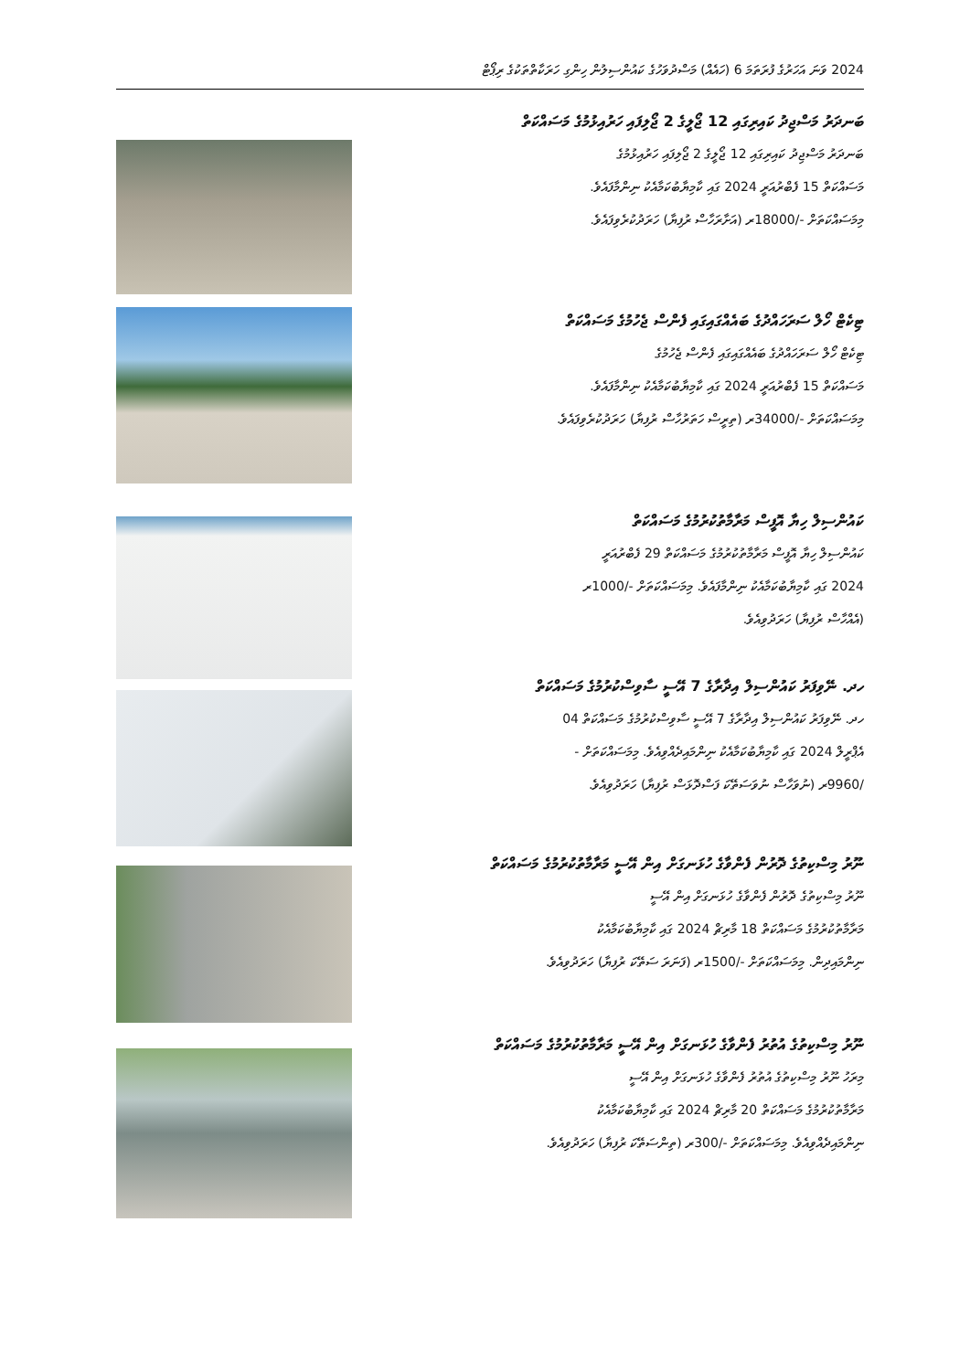2024 ވަނަ އަހަރުގެ ފުރަތަމަ 6 (ހައެއް) މަސްދުވަހުގެ ކައުންސިލުން ހިންގި ހަރަކާތްތަކުގެ ރިޕޯޓް
ބަނދަރު މަސްޖިދު ކައިރިގައި 12 ޖޯލީގެ 2 ޖޯލިފައި ހަރުއިޅުމުގެ މަސައްކަތް
ބަނދަރު މަސްޖިދު ކައިރިގައި 12 ޖޯލީގެ 2 ޖޯލިފައި ހަރުއިޅުމުގެ
މަސައްކަތް 15 ފެބްރުއަރީ 2024 ގައި ކާމިޔާބުކަމާއެކު ނިންމާފައެވެ.
މިމަސައްކަތަށް -/18000ރ (އަށާރަހާސް ރުފިޔާ) ހަރަދުކުރެވިފައެވެ.
ޓިކެޓް ހޯލް ސަރަހައްދުގެ ބައެއްގައިގައި ފެންސް ޖެހުމުގެ މަސައްކަތް
ޓިކެޓް ހޯލް ސަރަހައްދުގެ ބައެއްގައިގައި ފެންސް ޖެހުމުގެ
މަސައްކަތް 15 ފެބްރުއަރީ 2024 ގައި ކާމިޔާބުކަމާއެކު ނިންމާފައެވެ.
މިމަސައްކަތަށް -/34000ރ (ތިރީސް ހަތަރުހާސް ރުފިޔާ) ހަރަދުކުރެވިފައެވެ.
ކައުންސިލް ހިޔާ އޮފީސް މަރާމާތުކުރުމުގެ މަސައްކަތް
ކައުންސިލް ހިޔާ އޮފީސް މަރާމާތުކުރުމުގެ މަސައްކަތް 29 ފެބްރުއަރީ
2024 ގައި ކާމިޔާބުކަމާއެކު ނިންމާފައެވެ. މިމަސައްކަތަށް -/1000ރ
(އެއްހާސް ރުފިޔާ) ހަރަދުވިއެވެ.
ހދ. ނޭވިފަރު ކައުންސިލް އިދާރާގެ 7 އޭސީ ސާވިސްކުރުމުގެ މަސައްކަތް
ހދ. ނޭވިފަރު ކައުންސިލް އިދާރާގެ 7 އޭސީ ސާވިސްކުރުމުގެ މަސައްކަތް 04
އެޕްރީލް 2024 ގައި ކާމިޔާބުކަމާއެކު ނިންމައިދެއްވިއެވެ. މިމަސައްކަތަށް -
/9960ރ (ނުވަހާސް ނުވަސަތޭކަ ފަސްދޮޅަސް ރުފިޔާ) ހަރަދުވިއެވެ.
ނޫރު މިސްކިތުގެ ދޮރުން ފެންވާގެ ހުޅަނގަށް އިން އޭސީ މަރާމާތުކުރުމުގެ މަސައްކަތް
ނޫރު މިސްކިތުގެ ދޮރުން ފެންވާގެ ހުޅަނގަށް އިން އޭސީ
މަރާމާތުކުރުމުގެ މަސައްކަތް 18 މާރިޗް 2024 ގައި ކާމިޔާބުކަމާއެކު
ނިންމައިދިން. މިމަސައްކަތަށް -/1500ރ (ފަނަރަ ސަތޭކަ ރުފިޔާ) ހަރަދުވިއެވެ.
ނޫރު މިސްކިތުގެ އުތުރު ފެންވާގެ ހުޅަނގަށް އިން އޭސީ މަރާމާތުކުރުމުގެ މަސައްކަތް
މިރަހު ނޫރު މިސްކިތުގެ އުތުރު ފެންވާގެ ހުޅަނގަށް އިން އޭސީ
މަރާމާތުކުރުމުގެ މަސައްކަތް 20 މާރިޗް 2024 ގައި ކާމިޔާބުކަމާއެކު
ނިންމައިދެއްވިއެވެ. މިމަސައްކަތަށް -/300ރ (ތިންސަތޭކަ ރުފިޔާ) ހަރަދުވިއެވެ.